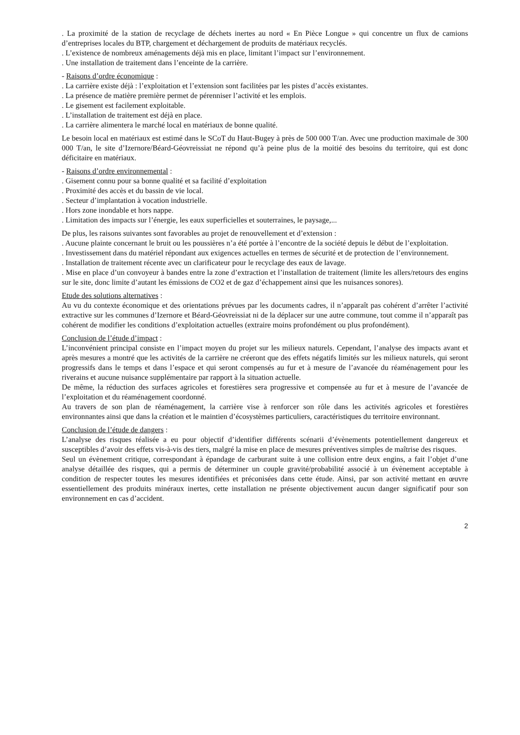. La proximité de la station de recyclage de déchets inertes au nord « En Pièce Longue » qui concentre un flux de camions d’entreprises locales du BTP, chargement et déchargement de produits de matériaux recyclés.
. L’existence de nombreux aménagements déjà mis en place, limitant l’impact sur l’environnement.
. Une installation de traitement dans l’enceinte de la carrière.
- Raisons d’ordre économique :
. La carrière existe déjà : l’exploitation et l’extension sont facilitées par les pistes d’accès existantes.
. La présence de matière première permet de pérenniser l’activité et les emplois.
. Le gisement est facilement exploitable.
. L’installation de traitement est déjà en place.
. La carrière alimentera le marché local en matériaux de bonne qualité.
Le besoin local en matériaux est estimé dans le SCoT du Haut-Bugey à près de 500 000 T/an. Avec une production maximale de 300 000 T/an, le site d’Izernore/Béard-Géovreissiat ne répond qu’à peine plus de la moitié des besoins du territoire, qui est donc déficitaire en matériaux.
- Raisons d’ordre environnemental :
. Gisement connu pour sa bonne qualité et sa facilité d’exploitation
. Proximité des accès et du bassin de vie local.
. Secteur d’implantation à vocation industrielle.
. Hors zone inondable et hors nappe.
. Limitation des impacts sur l’énergie, les eaux superficielles et souterraines, le paysage,...
De plus, les raisons suivantes sont favorables au projet de renouvellement et d’extension :
. Aucune plainte concernant le bruit ou les poussières n’a été portée à l’encontre de la société depuis le début de l’exploitation.
. Investissement dans du matériel répondant aux exigences actuelles en termes de sécurité et de protection de l’environnement.
. Installation de traitement récente avec un clarificateur pour le recyclage des eaux de lavage.
. Mise en place d’un convoyeur à bandes entre la zone d’extraction et l’installation de traitement (limite les allers/retours des engins sur le site, donc limite d’autant les émissions de CO2 et de gaz d’échappement ainsi que les nuisances sonores).
Etude des solutions alternatives :
Au vu du contexte économique et des orientations prévues par les documents cadres, il n’apparaît pas cohérent d’arrêter l’activité extractive sur les communes d’Izernore et Béard-Géovreissiat ni de la déplacer sur une autre commune, tout comme il n’apparaît pas cohérent de modifier les conditions d’exploitation actuelles (extraire moins profondément ou plus profondément).
Conclusion de l’étude d’impact :
L’inconvénient principal consiste en l’impact moyen du projet sur les milieux naturels. Cependant, l’analyse des impacts avant et après mesures a montré que les activités de la carrière ne créeront que des effets négatifs limités sur les milieux naturels, qui seront progressifs dans le temps et dans l’espace et qui seront compensés au fur et à mesure de l’avancée du réaménagement pour les riverains et aucune nuisance supplémentaire par rapport à la situation actuelle.
De même, la réduction des surfaces agricoles et forestières sera progressive et compensée au fur et à mesure de l’avancée de l’exploitation et du réaménagement coordonné.
Au travers de son plan de réaménagement, la carrière vise à renforcer son rôle dans les activités agricoles et forestières environnantes ainsi que dans la création et le maintien d’écosystèmes particuliers, caractéristiques du territoire environnant.
Conclusion de l’étude de dangers :
L’analyse des risques réalisée a eu pour objectif d’identifier différents scénarii d’évènements potentiellement dangereux et susceptibles d’avoir des effets vis-à-vis des tiers, malgré la mise en place de mesures préventives simples de maîtrise des risques.
Seul un évènement critique, correspondant à épandage de carburant suite à une collision entre deux engins, a fait l’objet d’une analyse détaillée des risques, qui a permis de déterminer un couple gravité/probabilité associé à un évènement acceptable à condition de respecter toutes les mesures identifiées et préconisées dans cette étude. Ainsi, par son activité mettant en œuvre essentiellement des produits minéraux inertes, cette installation ne présente objectivement aucun danger significatif pour son environnement en cas d’accident.
2